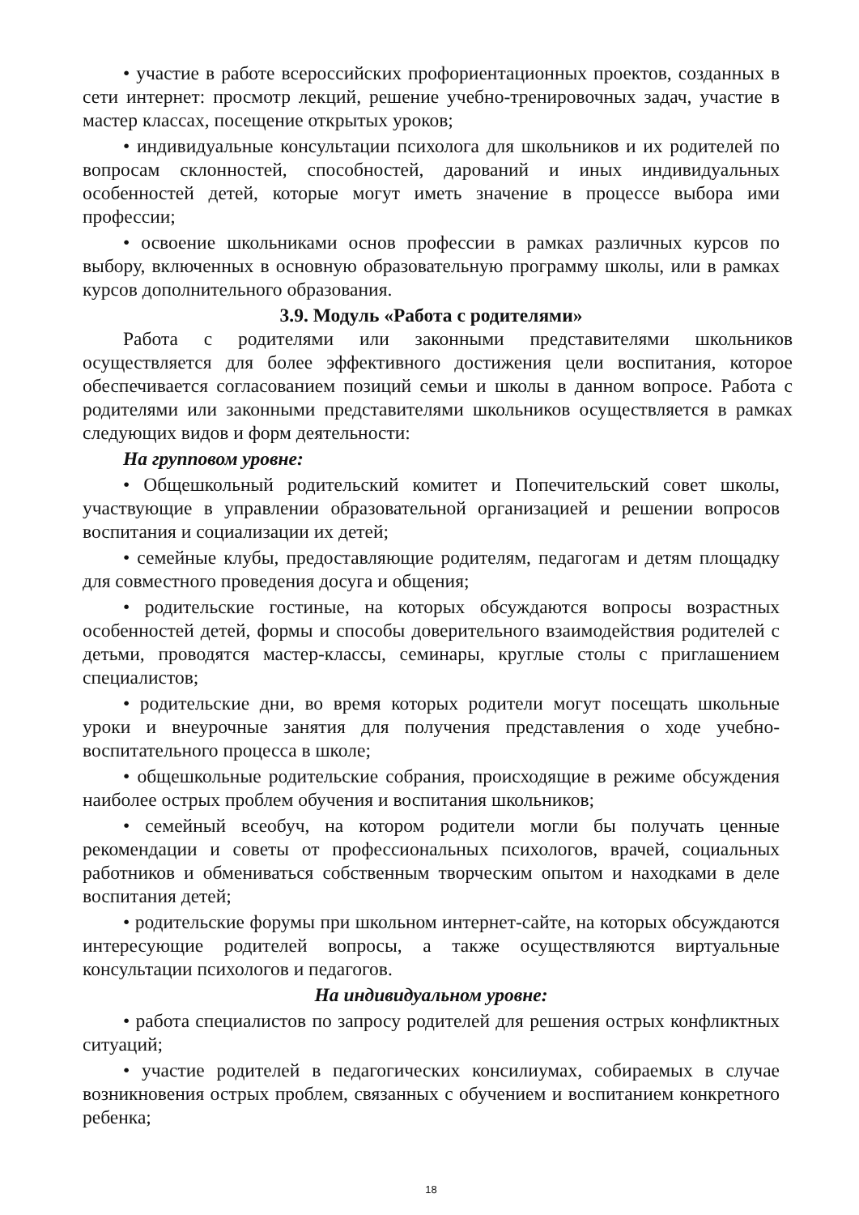• участие в работе всероссийских профориентационных проектов, созданных в сети интернет: просмотр лекций, решение учебно-тренировочных задач, участие в мастер классах, посещение открытых уроков;
• индивидуальные консультации психолога для школьников и их родителей по вопросам склонностей, способностей, дарований и иных индивидуальных особенностей детей, которые могут иметь значение в процессе выбора ими профессии;
• освоение школьниками основ профессии в рамках различных курсов по выбору, включенных в основную образовательную программу школы, или в рамках курсов дополнительного образования.
3.9. Модуль «Работа с родителями»
Работа с родителями или законными представителями школьников осуществляется для более эффективного достижения цели воспитания, которое обеспечивается согласованием позиций семьи и школы в данном вопросе. Работа с родителями или законными представителями школьников осуществляется в рамках следующих видов и форм деятельности:
На групповом уровне:
• Общешкольный родительский комитет и Попечительский совет школы, участвующие в управлении образовательной организацией и решении вопросов воспитания и социализации их детей;
• семейные клубы, предоставляющие родителям, педагогам и детям площадку для совместного проведения досуга и общения;
• родительские гостиные, на которых обсуждаются вопросы возрастных особенностей детей, формы и способы доверительного взаимодействия родителей с детьми, проводятся мастер-классы, семинары, круглые столы с приглашением специалистов;
• родительские дни, во время которых родители могут посещать школьные уроки и внеурочные занятия для получения представления о ходе учебно-воспитательного процесса в школе;
• общешкольные родительские собрания, происходящие в режиме обсуждения наиболее острых проблем обучения и воспитания школьников;
• семейный всеобуч, на котором родители могли бы получать ценные рекомендации и советы от профессиональных психологов, врачей, социальных работников и обмениваться собственным творческим опытом и находками в деле воспитания детей;
• родительские форумы при школьном интернет-сайте, на которых обсуждаются интересующие родителей вопросы, а также осуществляются виртуальные консультации психологов и педагогов.
На индивидуальном уровне:
• работа специалистов по запросу родителей для решения острых конфликтных ситуаций;
• участие родителей в педагогических консилиумах, собираемых в случае возникновения острых проблем, связанных с обучением и воспитанием конкретного ребенка;
18